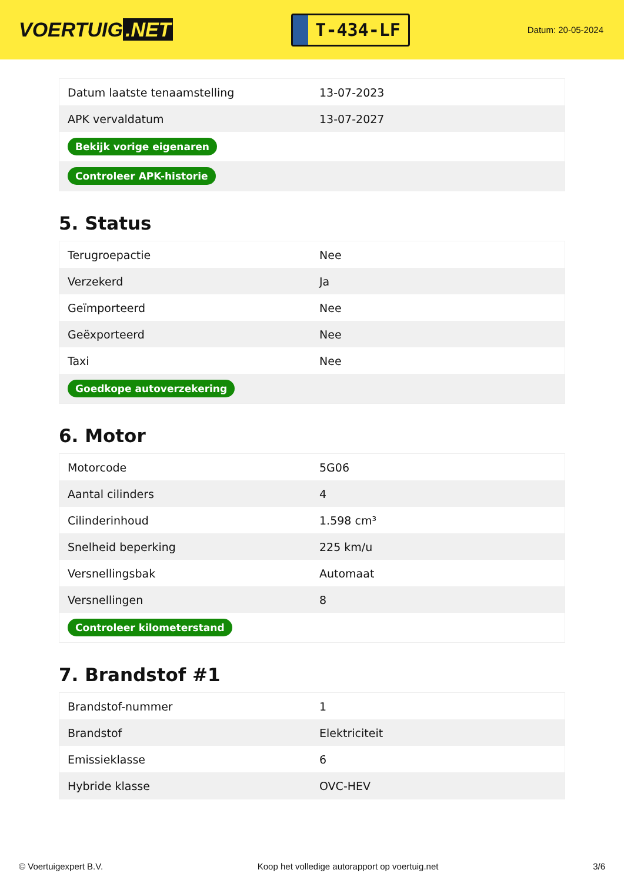VOERTUIG.NET
T-434-LF
Datum: 20-05-2024
| Datum laatste tenaamstelling | 13-07-2023 |
| APK vervaldatum | 13-07-2027 |
| Bekijk vorige eigenaren | |
| Controleer APK-historie | |
5. Status
| Terugroepactie | Nee |
| Verzekerd | Ja |
| Geïmporteerd | Nee |
| Geëxporteerd | Nee |
| Taxi | Nee |
| Goedkope autoverzekering | |
6. Motor
| Motorcode | 5G06 |
| Aantal cilinders | 4 |
| Cilinderinhoud | 1.598 cm³ |
| Snelheid beperking | 225 km/u |
| Versnellingsbak | Automaat |
| Versnellingen | 8 |
| Controleer kilometerstand | |
7. Brandstof #1
| Brandstof-nummer | 1 |
| Brandstof | Elektriciteit |
| Emissieklasse | 6 |
| Hybride klasse | OVC-HEV |
© Voertuigexpert B.V. Koop het volledige autorapport op voertuig.net 3/6